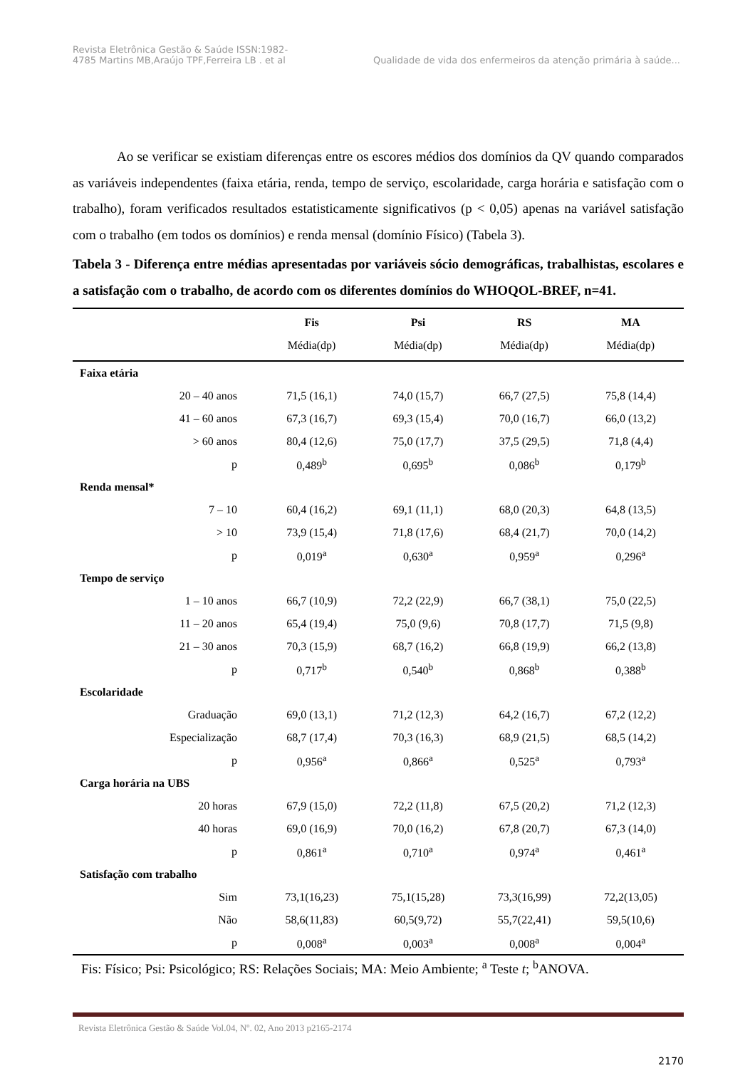Revista Eletrônica Gestão & Saúde ISSN:1982-
4785 Martins MB,Araújo TPF,Ferreira LB . et al
Qualidade de vida dos enfermeiros da atenção primária à saúde...
Ao se verificar se existiam diferenças entre os escores médios dos domínios da QV quando comparados as variáveis independentes (faixa etária, renda, tempo de serviço, escolaridade, carga horária e satisfação com o trabalho), foram verificados resultados estatisticamente significativos (p < 0,05) apenas na variável satisfação com o trabalho (em todos os domínios) e renda mensal (domínio Físico) (Tabela 3).
Tabela 3 - Diferença entre médias apresentadas por variáveis sócio demográficas, trabalhistas, escolares e a satisfação com o trabalho, de acordo com os diferentes domínios do WHOQOL-BREF, n=41.
| | Fis | Psi | RS | MA |
| --- | --- | --- | --- | --- |
| | Média(dp) | Média(dp) | Média(dp) | Média(dp) |
| Faixa etária | | | | |
| 20 – 40 anos | 71,5 (16,1) | 74,0 (15,7) | 66,7 (27,5) | 75,8 (14,4) |
| 41 – 60 anos | 67,3 (16,7) | 69,3 (15,4) | 70,0 (16,7) | 66,0 (13,2) |
| > 60 anos | 80,4 (12,6) | 75,0 (17,7) | 37,5 (29,5) | 71,8 (4,4) |
| p | 0,489<sup>b</sup> | 0,695<sup>b</sup> | 0,086<sup>b</sup> | 0,179<sup>b</sup> |
| Renda mensal* | | | | |
| 7 – 10 | 60,4 (16,2) | 69,1 (11,1) | 68,0 (20,3) | 64,8 (13,5) |
| > 10 | 73,9 (15,4) | 71,8 (17,6) | 68,4 (21,7) | 70,0 (14,2) |
| p | 0,019<sup>a</sup> | 0,630<sup>a</sup> | 0,959<sup>a</sup> | 0,296<sup>a</sup> |
| Tempo de serviço | | | | |
| 1 – 10 anos | 66,7 (10,9) | 72,2 (22,9) | 66,7 (38,1) | 75,0 (22,5) |
| 11 – 20 anos | 65,4 (19,4) | 75,0 (9,6) | 70,8 (17,7) | 71,5 (9,8) |
| 21 – 30 anos | 70,3 (15,9) | 68,7 (16,2) | 66,8 (19,9) | 66,2 (13,8) |
| p | 0,717<sup>b</sup> | 0,540<sup>b</sup> | 0,868<sup>b</sup> | 0,388<sup>b</sup> |
| Escolaridade | | | | |
| Graduação | 69,0 (13,1) | 71,2 (12,3) | 64,2 (16,7) | 67,2 (12,2) |
| Especialização | 68,7 (17,4) | 70,3 (16,3) | 68,9 (21,5) | 68,5 (14,2) |
| p | 0,956<sup>a</sup> | 0,866<sup>a</sup> | 0,525<sup>a</sup> | 0,793<sup>a</sup> |
| Carga horária na UBS | | | | |
| 20 horas | 67,9 (15,0) | 72,2 (11,8) | 67,5 (20,2) | 71,2 (12,3) |
| 40 horas | 69,0 (16,9) | 70,0 (16,2) | 67,8 (20,7) | 67,3 (14,0) |
| p | 0,861<sup>a</sup> | 0,710<sup>a</sup> | 0,974<sup>a</sup> | 0,461<sup>a</sup> |
| Satisfação com trabalho | | | | |
| Sim | 73,1(16,23) | 75,1(15,28) | 73,3(16,99) | 72,2(13,05) |
| Não | 58,6(11,83) | 60,5(9,72) | 55,7(22,41) | 59,5(10,6) |
| p | 0,008<sup>a</sup> | 0,003<sup>a</sup> | 0,008<sup>a</sup> | 0,004<sup>a</sup> |
Fis: Físico; Psi: Psicológico; RS: Relações Sociais; MA: Meio Ambiente; <sup>a</sup> Teste t; <sup>b</sup>ANOVA.
Revista Eletrônica Gestão & Saúde Vol.04, Nº. 02, Ano 2013 p2165-2174
2170